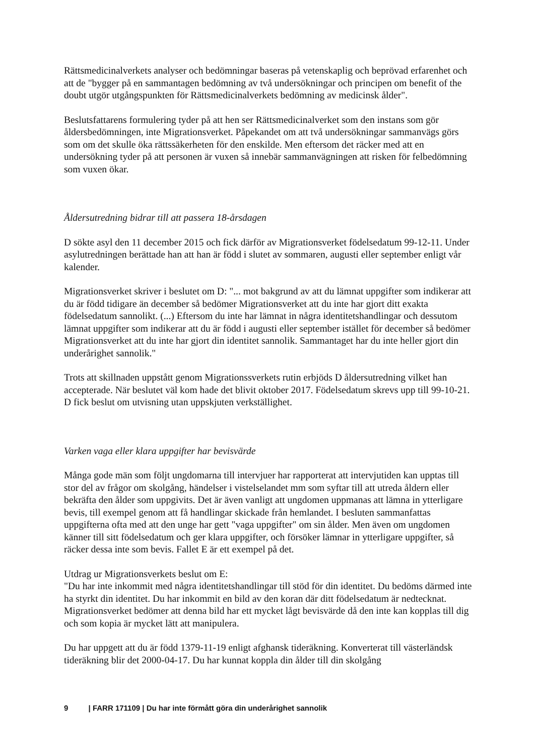Rättsmedicinalverkets analyser och bedömningar baseras på vetenskaplig och beprövad erfarenhet och att de "bygger på en sammantagen bedömning av två undersökningar och principen om benefit of the doubt utgör utgångspunkten för Rättsmedicinalverkets bedömning av medicinsk ålder".
Beslutsfattarens formulering tyder på att hen ser Rättsmedicinalverket som den instans som gör åldersbedömningen, inte Migrationsverket. Påpekandet om att två undersökningar sammanvägs görs som om det skulle öka rättssäkerheten för den enskilde. Men eftersom det räcker med att en undersökning tyder på att personen är vuxen så innebär sammanvägningen att risken för felbedömning som vuxen ökar.
Åldersutredning bidrar till att passera 18-årsdagen
D sökte asyl den 11 december 2015 och fick därför av Migrationsverket födelsedatum 99-12-11. Under asylutredningen berättade han att han är född i slutet av sommaren, augusti eller september enligt vår kalender.
Migrationsverket skriver i beslutet om D: "... mot bakgrund av att du lämnat uppgifter som indikerar att du är född tidigare än december så bedömer Migrationsverket att du inte har gjort ditt exakta födelsedatum sannolikt. (...) Eftersom du inte har lämnat in några identitetshandlingar och dessutom lämnat uppgifter som indikerar att du är född i augusti eller september istället för december så bedömer Migrationsverket att du inte har gjort din identitet sannolik. Sammantaget har du inte heller gjort din underårighet sannolik."
Trots att skillnaden uppstått genom Migrationssverkets rutin erbjöds D åldersutredning vilket han accepterade. När beslutet väl kom hade det blivit oktober 2017. Födelsedatum skrevs upp till 99-10-21. D fick beslut om utvisning utan uppskjuten verkställighet.
Varken vaga eller klara uppgifter har bevisvärde
Många gode män som följt ungdomarna till intervjuer har rapporterat att intervjutiden kan upptas till stor del av frågor om skolgång, händelser i vistelselandet mm som syftar till att utreda åldern eller bekräfta den ålder som uppgivits. Det är även vanligt att ungdomen uppmanas att lämna in ytterligare bevis, till exempel genom att få handlingar skickade från hemlandet. I besluten sammanfattas uppgifterna ofta med att den unge har gett "vaga uppgifter" om sin ålder. Men även om ungdomen känner till sitt födelsedatum och ger klara uppgifter, och försöker lämnar in ytterligare uppgifter, så räcker dessa inte som bevis. Fallet E är ett exempel på det.
Utdrag ur Migrationsverkets beslut om E:
"Du har inte inkommit med några identitetshandlingar till stöd för din identitet. Du bedöms därmed inte ha styrkt din identitet. Du har inkommit en bild av den koran där ditt födelsedatum är nedtecknat. Migrationsverket bedömer att denna bild har ett mycket lågt bevisvärde då den inte kan kopplas till dig och som kopia är mycket lätt att manipulera.
Du har uppgett att du är född 1379-11-19 enligt afghansk tideräkning. Konverterat till västerländsk tideräkning blir det 2000-04-17. Du har kunnat koppla din ålder till din skolgång
9 | FARR 171109 | Du har inte förmått göra din underårighet sannolik